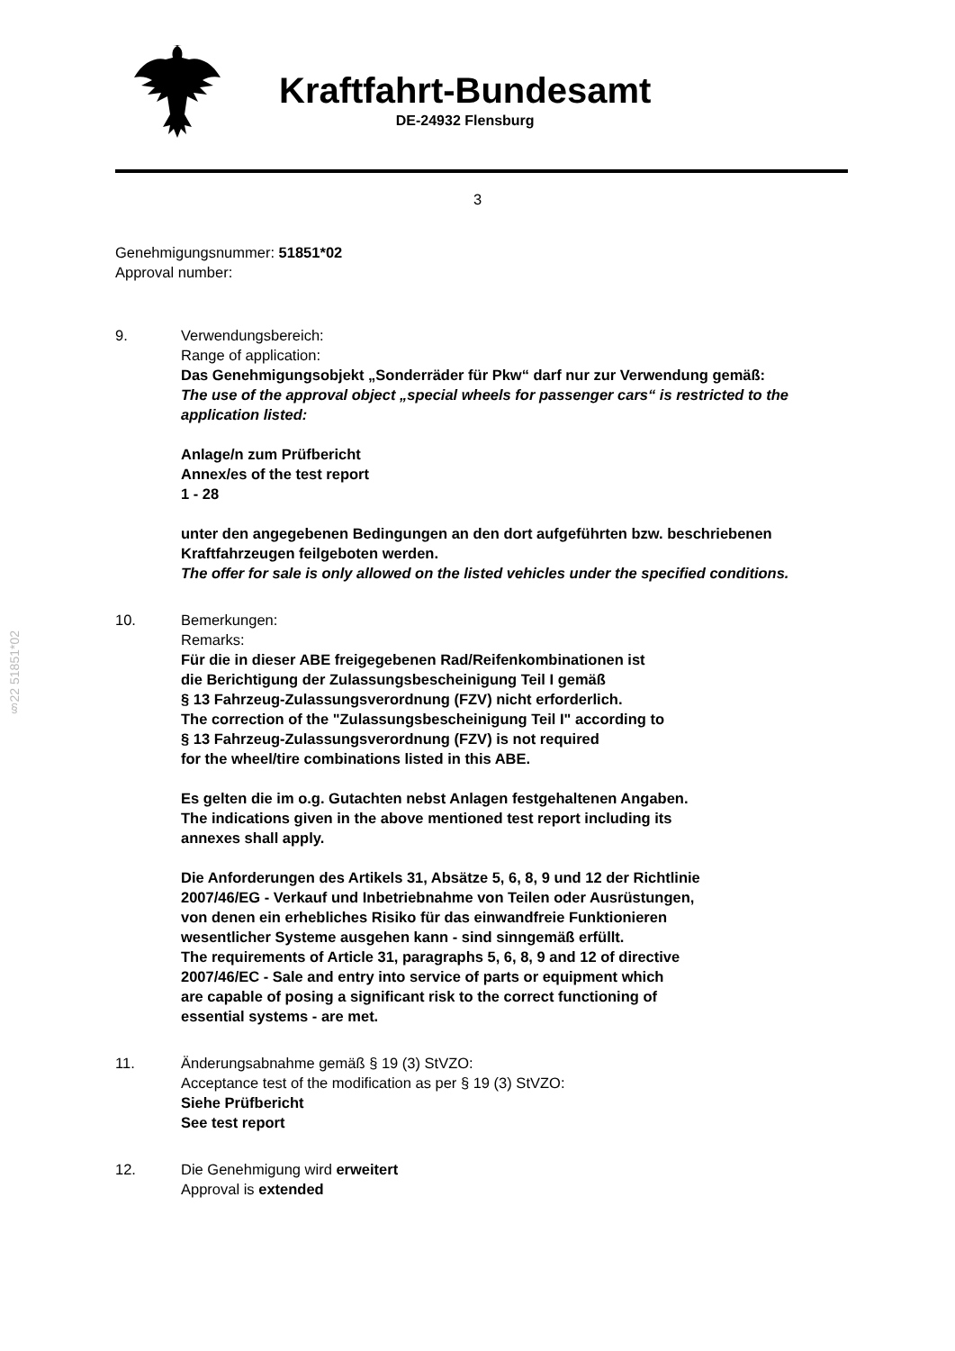Kraftfahrt-Bundesamt
DE-24932 Flensburg
3
Genehmigungsnummer: 51851*02
Approval number:
9. Verwendungsbereich:
Range of application:
Das Genehmigungsobjekt „Sonderräder für Pkw“ darf nur zur Verwendung gemäß:
The use of the approval object „special wheels for passenger cars“ is restricted to the application listed:
Anlage/n zum Prüfbericht
Annex/es of the test report
1 - 28
unter den angegebenen Bedingungen an den dort aufgeführten bzw. beschriebenen Kraftfahrzeugen feilgeboten werden.
The offer for sale is only allowed on the listed vehicles under the specified conditions.
10. Bemerkungen:
Remarks:
Für die in dieser ABE freigegebenen Rad/Reifenkombinationen ist
die Berichtigung der Zulassungsbescheinigung Teil I gemäß
§ 13 Fahrzeug-Zulassungsverordnung (FZV) nicht erforderlich.
The correction of the "Zulassungsbescheinigung Teil I" according to
§ 13 Fahrzeug-Zulassungsverordnung (FZV) is not required
for the wheel/tire combinations listed in this ABE.
Es gelten die im o.g. Gutachten nebst Anlagen festgehaltenen Angaben.
The indications given in the above mentioned test report including its
annexes shall apply.
Die Anforderungen des Artikels 31, Absätze 5, 6, 8, 9 und 12 der Richtlinie
2007/46/EG - Verkauf und Inbetriebnahme von Teilen oder Ausrüstungen,
von denen ein erhebliches Risiko für das einwandfreie Funktionieren
wesentlicher Systeme ausgehen kann - sind sinngemäß erfüllt.
The requirements of Article 31, paragraphs 5, 6, 8, 9 and 12 of directive
2007/46/EC - Sale and entry into service of parts or equipment which
are capable of posing a significant risk to the correct functioning of
essential systems - are met.
11. Änderungsabnahme gemäß § 19 (3) StVZO:
Acceptance test of the modification as per § 19 (3) StVZO:
Siehe Prüfbericht
See test report
12. Die Genehmigung wird erweitert
Approval is extended
§22 51851*02